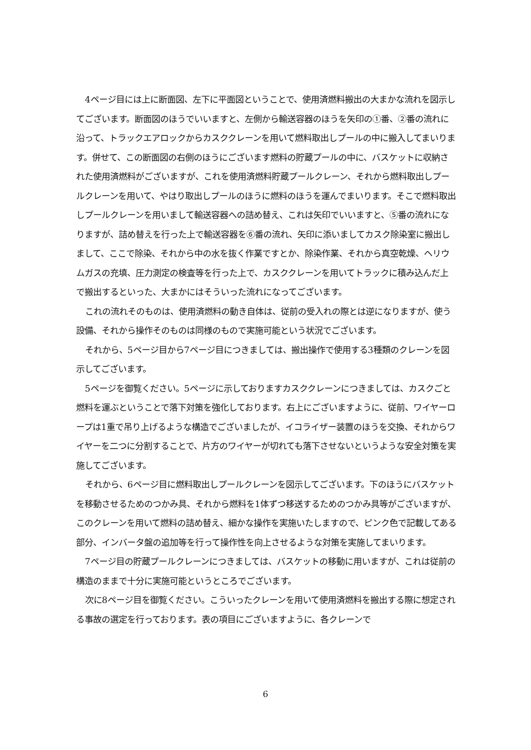4ページ目には上に断面図、左下に平面図ということで、使用済燃料搬出の大まかな流れを図示してございます。断面図のほうでいいますと、左側から輸送容器のほうを矢印の①番、②番の流れに沿って、トラックエアロックからカスククレーンを用いて燃料取出しプールの中に搬入してまいります。併せて、この断面図の右側のほうにございます燃料の貯蔵プールの中に、バスケットに収納された使用済燃料がございますが、これを使用済燃料貯蔵プールクレーン、それから燃料取出しプールクレーンを用いて、やはり取出しプールのほうに燃料のほうを運んでまいります。そこで燃料取出しプールクレーンを用いまして輸送容器への詰め替え、これは矢印でいいますと、⑤番の流れになりますが、詰め替えを行った上で輸送容器を⑥番の流れ、矢印に添いましてカスク除染室に搬出しまして、ここで除染、それから中の水を抜く作業ですとか、除染作業、それから真空乾燥、ヘリウムガスの充填、圧力測定の検査等を行った上で、カスククレーンを用いてトラックに積み込んだ上で搬出するといった、大まかにはそういった流れになってございます。
これの流れそのものは、使用済燃料の動き自体は、従前の受入れの際とは逆になりますが、使う設備、それから操作そのものは同様のもので実施可能という状況でございます。
それから、5ページ目から7ページ目につきましては、搬出操作で使用する3種類のクレーンを図示してございます。
5ページを御覧ください。5ページに示しておりますカスククレーンにつきましては、カスクごと燃料を運ぶということで落下対策を強化しております。右上にございますように、従前、ワイヤーロープは1重で吊り上げるような構造でございましたが、イコライザー装置のほうを交換、それからワイヤーを二つに分割することで、片方のワイヤーが切れても落下させないというような安全対策を実施してございます。
それから、6ページ目に燃料取出しプールクレーンを図示してございます。下のほうにバスケットを移動させるためのつかみ具、それから燃料を1体ずつ移送するためのつかみ具等がございますが、このクレーンを用いて燃料の詰め替え、細かな操作を実施いたしますので、ピンク色で記載してある部分、インバータ盤の追加等を行って操作性を向上させるような対策を実施してまいります。
7ページ目の貯蔵プールクレーンにつきましては、バスケットの移動に用いますが、これは従前の構造のままで十分に実施可能というところでございます。
次に8ページ目を御覧ください。こういったクレーンを用いて使用済燃料を搬出する際に想定される事故の選定を行っております。表の項目にございますように、各クレーンで
6